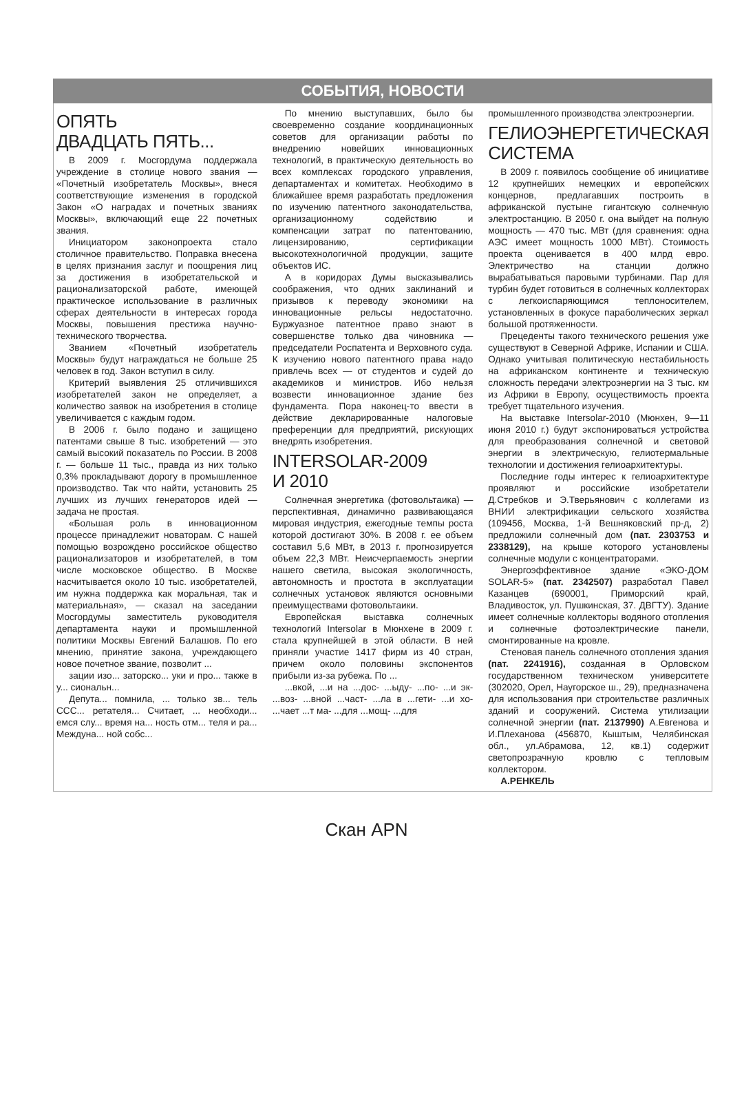СОБЫТИЯ, НОВОСТИ
ОПЯТЬ
ДВАДЦАТЬ ПЯТЬ...
В 2009 г. Мосгордума поддержала учреждение в столице нового звания — «Почетный изобретатель Москвы», внеся соответствующие изменения в городской Закон «О наградах и почетных званиях Москвы», включающий еще 22 почетных звания.
Инициатором законопроекта стало столичное правительство. Поправка внесена в целях признания заслуг и поощрения лиц за достижения в изобретательской и рационализаторской работе, имеющей практическое использование в различных сферах деятельности в интересах города Москвы, повышения престижа научно-технического творчества.
Званием «Почетный изобретатель Москвы» будут награждаться не больше 25 человек в год. Закон вступил в силу.
Критерий выявления 25 отличившихся изобретателей закон не определяет, а количество заявок на изобретения в столице увеличивается с каждым годом.
В 2006 г. было подано и защищено патентами свыше 8 тыс. изобретений — это самый высокий показатель по России. В 2008 г. — больше 11 тыс., правда из них только 0,3% прокладывают дорогу в промышленное производство. Так что найти, установить 25 лучших из лучших генераторов идей — задача не простая.
«Большая роль в инновационном процессе принадлежит новаторам. С нашей помощью возрождено российское общество рационализаторов и изобретателей, в том числе московское общество. В Москве насчитывается около 10 тыс. изобретателей, им нужна поддержка как моральная, так и материальная», — сказал на заседании Мосгордумы заместитель руководителя департамента науки и промышленной политики Москвы Евгений Балашов. По его мнению, принятие закона, учреждающего новое почетное звание, позволит ...
зации изо... заторско... уки и про... также в у... сиональн...
Депута... помнила, ... только зв... тель ССС... ретателя... Считает, ... необходи... емся слу... время на... ность отм... теля и ра... Междуна... ной собс...
По мнению выступавших, было бы своевременно создание координационных советов для организации работы по внедрению новейших инновационных технологий, в практическую деятельность во всех комплексах городского управления, департаментах и комитетах. Необходимо в ближайшее время разработать предложения по изучению патентного законодательства, организационному содействию и компенсации затрат по патентованию, лицензированию, сертификации высокотехнологичной продукции, защите объектов ИС.
А в коридорах Думы высказывались соображения, что одних заклинаний и призывов к переводу экономики на инновационные рельсы недостаточно. Буржуазное патентное право знают в совершенстве только два чиновника — председатели Роспатента и Верховного суда. К изучению нового патентного права надо привлечь всех — от студентов и судей до академиков и министров. Ибо нельзя возвести инновационное здание без фундамента. Пора наконец-то ввести в действие декларированные налоговые преференции для предприятий, рискующих внедрять изобретения.
INTERSOLAR-2009
И 2010
Солнечная энергетика (фотовольтаика) — перспективная, динамично развивающаяся мировая индустрия, ежегодные темпы роста которой достигают 30%. В 2008 г. ее объем составил 5,6 МВт, в 2013 г. прогнозируется объем 22,3 МВт. Неисчерпаемость энергии нашего светила, высокая экологичность, автономность и простота в эксплуатации солнечных установок являются основными преимуществами фотовольтаики.
Европейская выставка солнечных технологий Intersolar в Мюнхене в 2009 г. стала крупнейшей в этой области. В ней приняли участие 1417 фирм из 40 стран, причем около половины экспонентов прибыли из-за рубежа. По ...
...вкой, ...и на ...дос- ...ыду- ...по- ...и эк- ...воз- ...вной ...част- ...ла в ...гети- ...и хо- ...чает ...т ма- ...для ...мощ- ...для
промышленного производства электроэнергии.
ГЕЛИОЭНЕРГЕТИЧЕСКАЯ СИСТЕМА
В 2009 г. появилось сообщение об инициативе 12 крупнейших немецких и европейских концернов, предлагавших построить в африканской пустыне гигантскую солнечную электростанцию. В 2050 г. она выйдет на полную мощность — 470 тыс. МВт (для сравнения: одна АЭС имеет мощность 1000 МВт). Стоимость проекта оценивается в 400 млрд евро. Электричество на станции должно вырабатываться паровыми турбинами. Пар для турбин будет готовиться в солнечных коллекторах с легкоиспаряющимся теплоносителем, установленных в фокусе параболических зеркал большой протяженности.
Прецеденты такого технического решения уже существуют в Северной Африке, Испании и США. Однако учитывая политическую нестабильность на африканском континенте и техническую сложность передачи электроэнергии на 3 тыс. км из Африки в Европу, осуществимость проекта требует тщательного изучения.
На выставке Intersolar-2010 (Мюнхен, 9—11 июня 2010 г.) будут экспонироваться устройства для преобразования солнечной и световой энергии в электрическую, гелиотермальные технологии и достижения гелиоархитектуры.
Последние годы интерес к гелиоархитектуре проявляют и российские изобретатели Д.Стребков и Э.Тверьянович с коллегами из ВНИИ электрификации сельского хозяйства (109456, Москва, 1-й Вешняковский пр-д, 2) предложили солнечный дом (пат. 2303753 и 2338129), на крыше которого установлены солнечные модули с концентраторами.
Энергоэффективное здание «ЭКО-ДОМ SOLAR-5» (пат. 2342507) разработал Павел Казанцев (690001, Приморский край, Владивосток, ул. Пушкинская, 37. ДВГТУ). Здание имеет солнечные коллекторы водяного отопления и солнечные фотоэлектрические панели, смонтированные на кровле.
Стеновая панель солнечного отопления здания (пат. 2241916), созданная в Орловском государственном техническом университете (302020, Орел, Наугорское ш., 29), предназначена для использования при строительстве различных зданий и сооружений. Система утилизации солнечной энергии (пат. 2137990) А.Евгенова и И.Плеханова (456870, Кыштым, Челябинская обл., ул.Абрамова, 12, кв.1) содержит светопрозрачную кровлю с тепловым коллектором.
А.РЕНКЕЛЬ
Скан APN